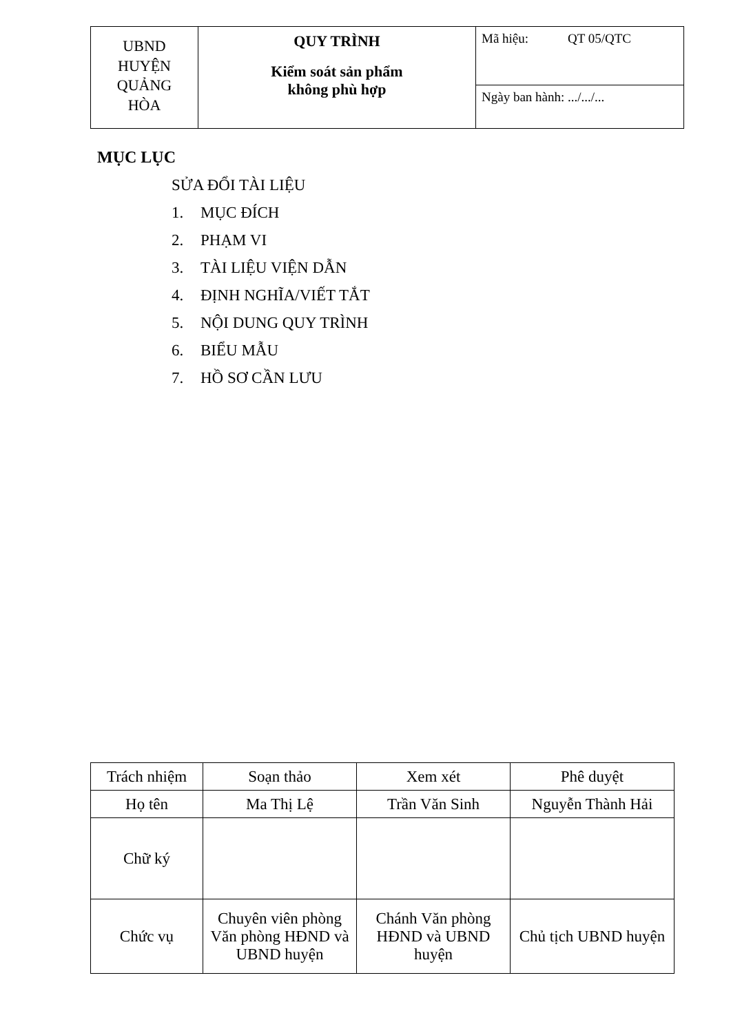| UBND HUYỆN QUẢNG HÒA | QUY TRÌNH Kiểm soát sản phẩm không phù hợp | Mã hiệu: QT 05/QTC |
| | | Ngày ban hành: .../.../... |
MỤC LỤC
SỬA ĐỔI TÀI LIỆU
1. MỤC ĐÍCH
2. PHẠM VI
3. TÀI LIỆU VIỆN DẪN
4. ĐỊNH NGHĨA/VIẾT TẮT
5. NỘI DUNG QUY TRÌNH
6. BIỂU MẪU
7. HỒ SƠ CẦN LƯU
| Trách nhiệm | Soạn thảo | Xem xét | Phê duyệt |
| Họ tên | Ma Thị Lệ | Trần Văn Sinh | Nguyễn Thành Hải |
| Chữ ký | | | |
| Chức vụ | Chuyên viên phòng Văn phòng HĐND và UBND huyện | Chánh Văn phòng HĐND và UBND huyện | Chủ tịch UBND huyện |